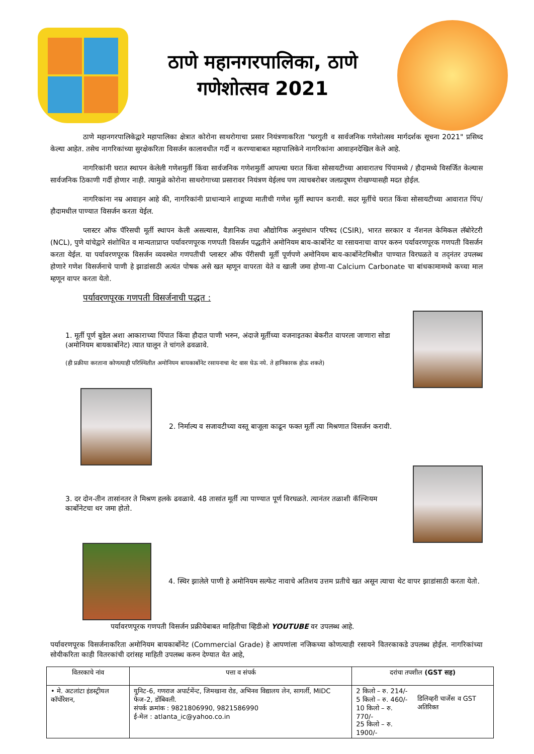ठाणे महानगरपालिका, ठाणे
गणेशोत्सव 2021
ठाणे महानगरपालिकेद्वारे महापालिका क्षेत्रात कोरोना साथरोगाचा प्रसार नियंत्रणाकरिता "घरगुती व सार्वजनिक गणेशोत्सव मार्गदर्शक सूचना 2021" प्रसिध्द केल्या आहेत. तसेच नागरिकांच्या सुरक्षेकरिता विसर्जन कालावधीत गर्दी न करण्याबाबत महापालिकेने नागरिकांना आवाहनदेखिल केले आहे.
नागरिकांनी घरात स्थापन केलेली गणेशमुर्ती किंवा सार्वजनिक गणेशमुर्ती आपल्या घरात किंवा सोसायटीच्या आवारातच पिंपामध्ये / हौदामध्ये विसर्जित केल्यास सार्वजनिक ठिकाणी गर्दी होणार नाही. त्यामुळे कोरोना साथरोगाच्या प्रसारावर नियंत्रण येईलच पण त्याचबरोबर जलप्रदूषण रोखण्यासही मदत होईल.
नागरिकांना नम्र आवाहन आहे की, नागरिकांनी प्राधान्याने शाडूच्या मातीची गणेश मूर्ती स्थापन करावी. सदर मूर्तीचे घरात किंवा सोसायटीच्या आवारात पिंप/हौदामधील पाण्यात विसर्जन करता येईल.
प्लास्टर ऑफ पॅरिसची मूर्ती स्थापन केली असल्यास, वैज्ञानिक तथा औद्योगिक अनुसंधान परिषद (CSIR), भारत सरकार व नॅशनल केमिकल लॅबोरेटरी (NCL), पुणे यांचेद्वारे संशोधित व मान्यताप्राप्त पर्यावरणपूरक गणपती विसर्जन पद्धतीने अमोनियम बाय-कार्बोनेट या रसायनाचा वापर करुन पर्यावरणपूरक गणपती विसर्जन करता येईल. या पर्यावरणपूरक विसर्जन व्यवस्थेत गणपतीची प्लास्टर ऑफ पॅरीसची मूर्ती पूर्णपणे अमोनियम बाय-कार्बोनेटमिश्रीत पाण्यात विरघळते व तद्नंतर उपलब्ध होणारे गणेश विसर्जनाचे पाणी हे झाडांसाठी अत्यंत पोषक असे खत म्हणून वापरता येते व खाली जमा होणा-या Calcium Carbonate चा बांधकामामध्ये कच्चा माल म्हणून वापर करता येतो.
पर्यावरणपूरक गणपती विसर्जनाची पद्धत :
1. मूर्ती पूर्ण बुडेल अशा आकाराच्या पिंपात किंवा हौदात पाणी भरुन, अंदाजे मूर्तीच्या वजनाइतका बेकरीत वापरला जाणारा सोडा (अमोनियम बायकार्बोनेट) त्यात घालून ते चांगले ढवळावे.
(ही प्रक्रीया करताना कोणत्याही परिस्थितीत अमोनियम बायकार्बोनेट रसायनाचा थेट वास घेऊ नये. ते हानिकारक होऊ शकते)
2. निर्माल्य व सजावटीच्या वस्तू बाजूला काढून फक्त मूर्ती त्या मिश्रणात विसर्जन करावी.
3. दर दोन-तीन तासांनतर ते मिश्रण हलके ढवळावे. 48 तासांत मूर्ती त्या पाण्यात पूर्ण विरघळते. त्यानंतर तळाशी कॅल्शियम कार्बोनेटचा थर जमा होतो.
4. स्थिर झालेले पाणी हे अमोनियम सल्फेट नावाचे अतिशय उत्तम प्रतीचे खत असून त्याचा थेट वापर झाडांसाठी करता येतो.
पर्यावरणपूरक गणपती विसर्जन प्रक्रीयेबाबत माहितीचा व्हिडीओ YOUTUBE वर उपलब्ध आहे.
पर्यावरणपूरक विसर्जनाकरिता अमोनियम बायकार्बोनेट (Commercial Grade) हे आपणांला नजिकच्या कोणत्याही रसायने वितरकाकडे उपलब्ध होईल. नागरिकांच्या सोयीकरिता काही वितरकांची दरांसह माहिती उपलब्ध करुन देण्यात येत आहे,
| वितरकाचे नांव | पत्ता व संपर्क | दरांचा तपशील (GST सह) | |
| --- | --- | --- | --- |
| • मे. अटलांटा इंडस्ट्रीयल कॉर्पोरेशन, | युनिट-6, गणराज अपार्टमेंन्ट, जिमखाना रोड, अभिनव विद्यालय लेन, सागर्ली, MIDC फेज-2, डोंबिवली. संपर्क क्रमांक : 9821806990, 9821586990 ई-मेल : atlanta_ic@yahoo.co.in | 2 किलो – रु. 214/- 5 किलो – रु. 460/- 10 किलो – रु. 770/- 25 किलो – रु. 1900/- | डिलिव्हरी चार्जेस व GST अतिरिक्त |